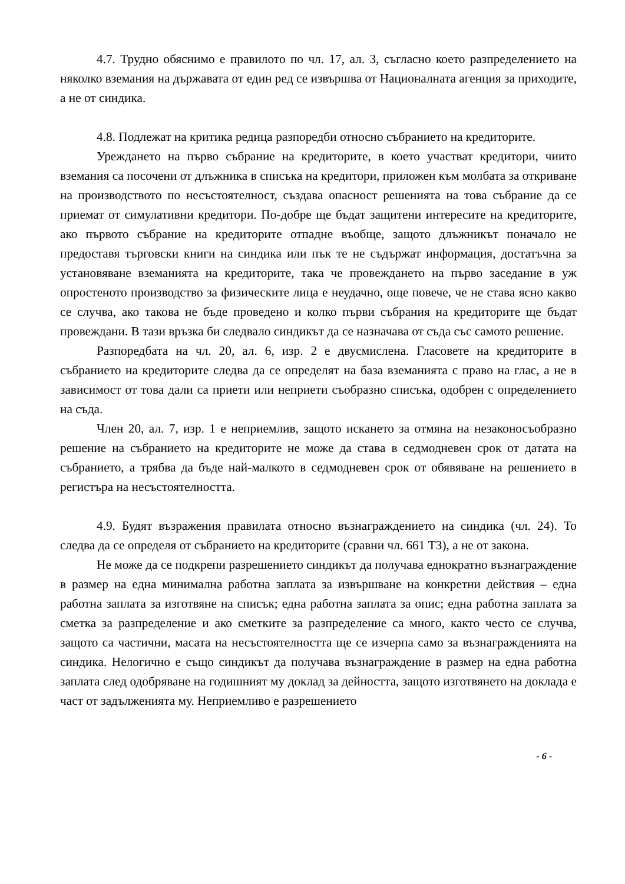4.7. Трудно обяснимо е правилото по чл. 17, ал. 3, съгласно което разпределението на няколко вземания на държавата от един ред се извършва от Националната агенция за приходите, а не от синдика.
4.8. Подлежат на критика редица разпоредби относно събранието на кредиторите.
Уреждането на първо събрание на кредиторите, в което участват кредитори, чиито вземания са посочени от длъжника в списъка на кредитори, приложен към молбата за откриване на производството по несъстоятелност, създава опасност решенията на това събрание да се приемат от симулативни кредитори. По-добре ще бъдат защитени интересите на кредиторите, ако първото събрание на кредиторите отпадне въобще, защото длъжникът поначало не предоставя търговски книги на синдика или пък те не съдържат информация, достатъчна за установяване вземанията на кредиторите, така че провеждането на първо заседание в уж опростеното производство за физическите лица е неудачно, още повече, че не става ясно какво се случва, ако такова не бъде проведено и колко първи събрания на кредиторите ще бъдат провеждани. В тази връзка би следвало синдикът да се назначава от съда със самото решение.
Разпоредбата на чл. 20, ал. 6, изр. 2 е двусмислена. Гласовете на кредиторите в събранието на кредиторите следва да се определят на база вземанията с право на глас, а не в зависимост от това дали са приети или неприети съобразно списъка, одобрен с определението на съда.
Член 20, ал. 7, изр. 1 е неприемлив, защото искането за отмяна на незаконосъобразно решение на събранието на кредиторите не може да става в седмодневен срок от датата на събранието, а трябва да бъде най-малкото в седмодневен срок от обявяване на решението в регистъра на несъстоятелността.
4.9. Будят възражения правилата относно възнаграждението на синдика (чл. 24). То следва да се определя от събранието на кредиторите (сравни чл. 661 ТЗ), а не от закона.
Не може да се подкрепи разрешението синдикът да получава еднократно възнаграждение в размер на една минимална работна заплата за извършване на конкретни действия – една работна заплата за изготвяне на списък; една работна заплата за опис; една работна заплата за сметка за разпределение и ако сметките за разпределение са много, както често се случва, защото са частични, масата на несъстоятелността ще се изчерпа само за възнагражденията на синдика. Нелогично е също синдикът да получава възнаграждение в размер на една работна заплата след одобряване на годишният му доклад за дейността, защото изготвянето на доклада е част от задълженията му. Неприемливо е разрешението
- 6 -